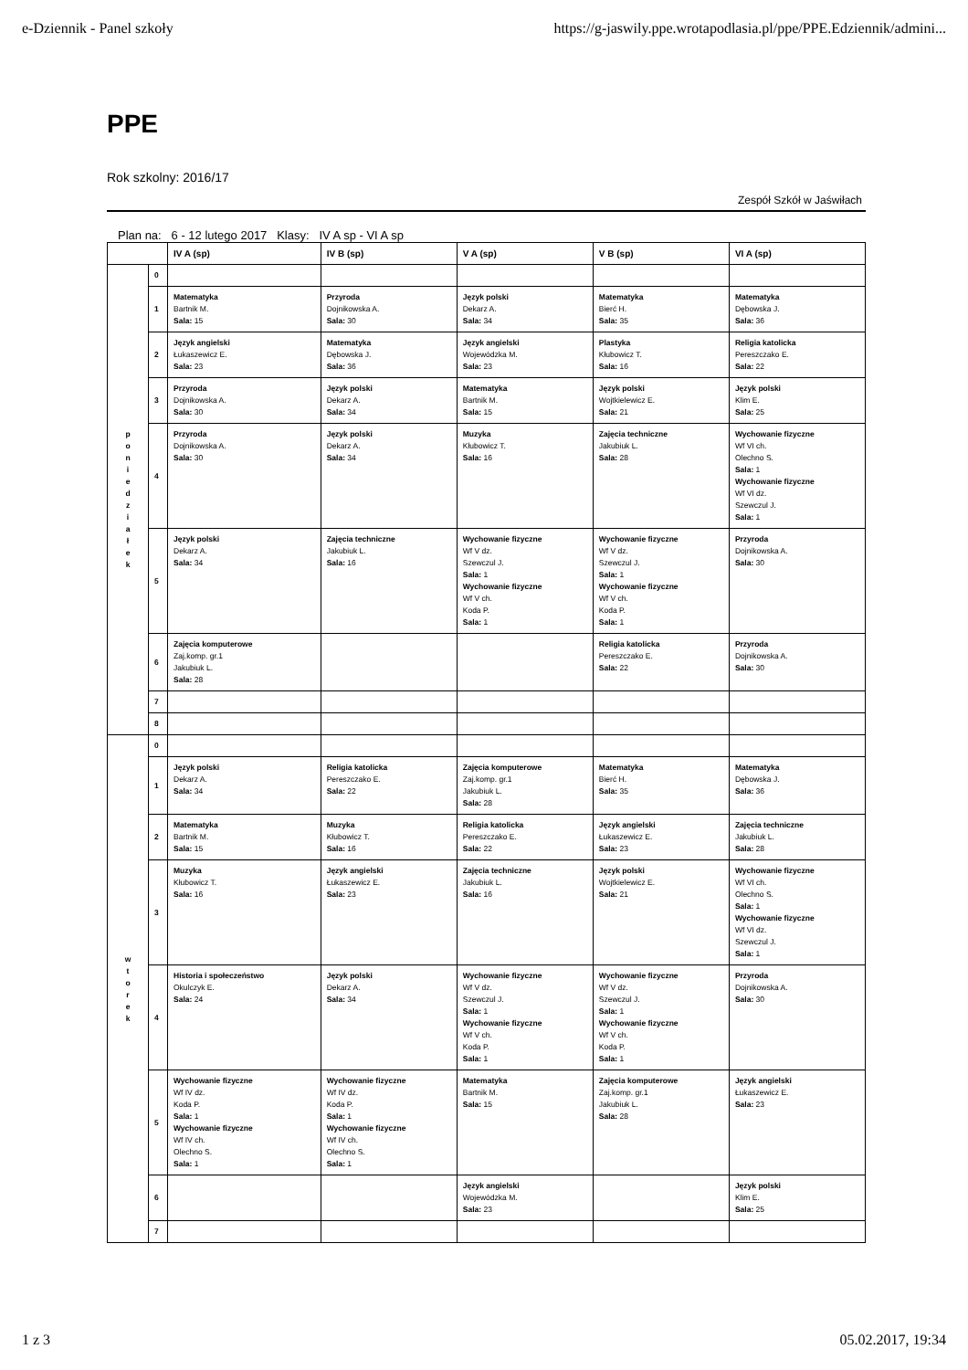e-Dziennik - Panel szkoły https://g-jaswily.ppe.wrotapodlasia.pl/ppe/PPE.Edziennik/admini...
PPE
Rok szkolny: 2016/17
Zespół Szkół w Jaświłach
Plan na: 6 - 12 lutego 2017 Klasy: IV A sp - VI A sp
| | | IV A (sp) | IV B (sp) | V A (sp) | V B (sp) | VI A (sp) |
| --- | --- | --- | --- | --- | --- | --- |
| p o n i e d z i a ł e k | 0 | | | | | |
| | 1 | Matematyka Bartnik M. Sala: 15 | Przyroda Dojnikowska A. Sala: 30 | Język polski Dekarz A. Sala: 34 | Matematyka Bierć H. Sala: 35 | Matematyka Dębowska J. Sala: 36 |
| | 2 | Język angielski Łukaszewicz E. Sala: 23 | Matematyka Dębowska J. Sala: 36 | Język angielski Wojewódzka M. Sala: 23 | Plastyka Kłubowicz T. Sala: 16 | Religia katolicka Pereszczako E. Sala: 22 |
| | 3 | Przyroda Dojnikowska A. Sala: 30 | Język polski Dekarz A. Sala: 34 | Matematyka Bartnik M. Sala: 15 | Język polski Wojtkielewicz E. Sala: 21 | Język polski Klim E. Sala: 25 |
| | 4 | Przyroda Dojnikowska A. Sala: 30 | Język polski Dekarz A. Sala: 34 | Muzyka Kłubowicz T. Sala: 16 | Zajęcia techniczne Jakubiuk L. Sala: 28 | Wychowanie fizyczne Wf VI ch. Olechno S. Sala: 1 Wychowanie fizyczne Wf VI dz. Szewczul J. Sala: 1 |
| | 5 | Język polski Dekarz A. Sala: 34 | Zajęcia techniczne Jakubiuk L. Sala: 16 | Wychowanie fizyczne Wf V dz. Szewczul J. Sala: 1 Wychowanie fizyczne Wf V ch. Koda P. Sala: 1 | Wychowanie fizyczne Wf V dz. Szewczul J. Sala: 1 Wychowanie fizyczne Wf V ch. Koda P. Sala: 1 | Przyroda Dojnikowska A. Sala: 30 |
| | 6 | Zajęcia komputerowe Zaj.komp. gr.1 Jakubiuk L. Sala: 28 | | | Religia katolicka Pereszczako E. Sala: 22 | Przyroda Dojnikowska A. Sala: 30 |
| | 7 | | | | | |
| | 8 | | | | | |
| w t o r e k | 0 | | | | | |
| | 1 | Język polski Dekarz A. Sala: 34 | Religia katolicka Pereszczako E. Sala: 22 | Zajęcia komputerowe Zaj.komp. gr.1 Jakubiuk L. Sala: 28 | Matematyka Bierć H. Sala: 35 | Matematyka Dębowska J. Sala: 36 |
| | 2 | Matematyka Bartnik M. Sala: 15 | Muzyka Kłubowicz T. Sala: 16 | Religia katolicka Pereszczako E. Sala: 22 | Język angielski Łukaszewicz E. Sala: 23 | Zajęcia techniczne Jakubiuk L. Sala: 28 |
| | 3 | Muzyka Kłubowicz T. Sala: 16 | Język angielski Łukaszewicz E. Sala: 23 | Zajęcia techniczne Jakubiuk L. Sala: 16 | Język polski Wojtkielewicz E. Sala: 21 | Wychowanie fizyczne Wf VI ch. Olechno S. Sala: 1 Wychowanie fizyczne Wf VI dz. Szewczul J. Sala: 1 |
| | 4 | Historia i społeczeństwo Okulczyk E. Sala: 24 | Język polski Dekarz A. Sala: 34 | Wychowanie fizyczne Wf V dz. Szewczul J. Sala: 1 Wychowanie fizyczne Wf V ch. Koda P. Sala: 1 | Wychowanie fizyczne Wf V dz. Szewczul J. Sala: 1 Wychowanie fizyczne Wf V ch. Koda P. Sala: 1 | Przyroda Dojnikowska A. Sala: 30 |
| | 5 | Wychowanie fizyczne Wf IV dz. Koda P. Sala: 1 Wychowanie fizyczne Wf IV ch. Olechno S. Sala: 1 | Wychowanie fizyczne Wf IV dz. Koda P. Sala: 1 Wychowanie fizyczne Wf IV ch. Olechno S. Sala: 1 | Matematyka Bartnik M. Sala: 15 | Zajęcia komputerowe Zaj.komp. gr.1 Jakubiuk L. Sala: 28 | Język angielski Łukaszewicz E. Sala: 23 |
| | 6 | | | Język angielski Wojewódzka M. Sala: 23 | | Język polski Klim E. Sala: 25 |
| | 7 | | | | | |
1 z 3 05.02.2017, 19:34